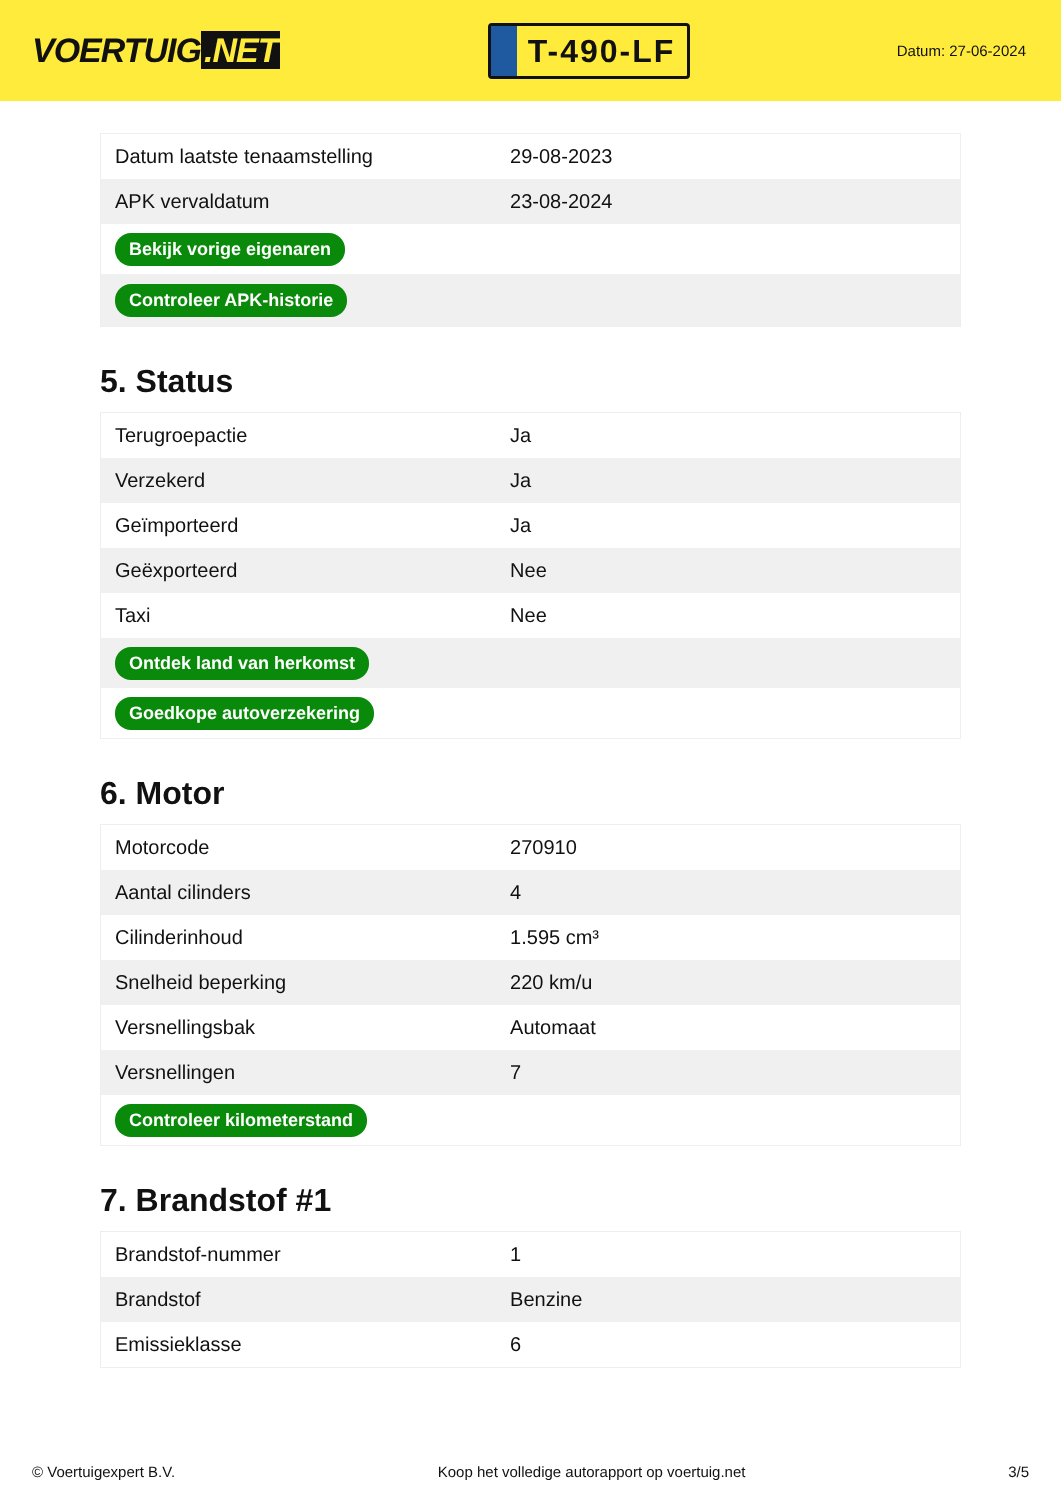VOERTUIG.NET
T-490-LF
Datum: 27-06-2024
| Datum laatste tenaamstelling | 29-08-2023 |
| APK vervaldatum | 23-08-2024 |
| Bekijk vorige eigenaren | |
| Controleer APK-historie | |
5. Status
| Terugroepactie | Ja |
| Verzekerd | Ja |
| Geïmporteerd | Ja |
| Geëxporteerd | Nee |
| Taxi | Nee |
| Ontdek land van herkomst | |
| Goedkope autoverzekering | |
6. Motor
| Motorcode | 270910 |
| Aantal cilinders | 4 |
| Cilinderinhoud | 1.595 cm³ |
| Snelheid beperking | 220 km/u |
| Versnellingsbak | Automaat |
| Versnellingen | 7 |
| Controleer kilometerstand | |
7. Brandstof #1
| Brandstof-nummer | 1 |
| Brandstof | Benzine |
| Emissieklasse | 6 |
© Voertuigexpert B.V. Koop het volledige autorapport op voertuig.net 3/5